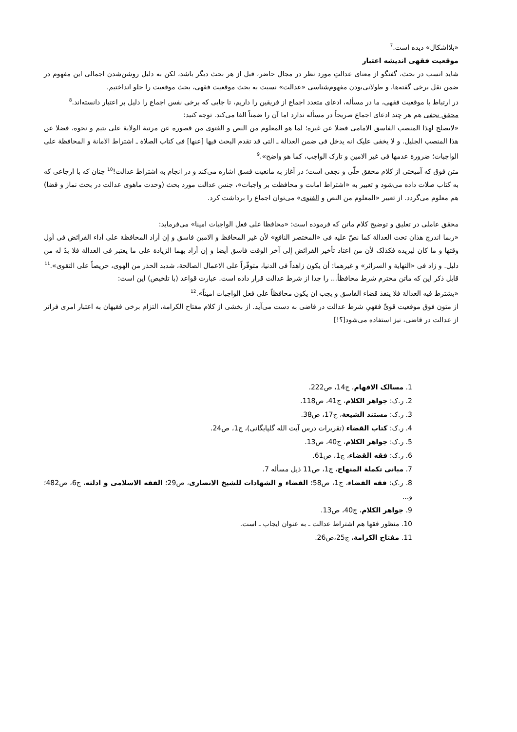«بلااشکال» دیده است.<sup>7</sup>
موقعیت فقهی اندیشه اعتبار
شاید انسب در بحث، گفتگو از معنای عدالتِ مورد نظر در مجال حاضر، قبل از هر بحث دیگر باشد، لکن به دلیل روشن‌شدن اجمالی این مفهوم در ضمن نقل برخی گفته‌ها، و طولانی‌بودن مفهوم‌شناسی «عدالت» نسبت به بحث موقعیت فقهی، بحث موقعیت را جلو انداختیم.
در ارتباط با موقعیت فقهی، ما در مسأله، ادعای متعدد اجماع از فریقین را داریم، تا جایی که برخی نفس اجماع را دلیل بر اعتبار دانسته‌اند.<sup>8</sup>
محقق نجفی هم هر چند ادعای اجماع صریحاً در مسأله ندارد اما آن را ضمناً القا می‌کند. توجه کنید:
«لایصلح لهذا المنصب الفاسق الامامی فضلا عن غیره؛ لما هو المعلوم من النص و الفتوی من قصوره عن مرتبة الولایة علی یتیم و نحوه، فضلا عن هذا المنصب الجلیل. و لا یخفی علیک انه یدخل فی ضمن العدالة ـ التی قد تقدم البحث فیها [عنها] فی کتاب الصلاة ـ اشتراط الامانة و المحافظة علی الواجبات؛ ضرورة عدمها فی غیر الامین و تارک الواجب، کما هو واضح».<sup>9</sup>
متن فوق که آمیختی از کلام محقق حلّی و نجفی است؛ در آغاز به مانعیت فسق اشاره می‌کند و در انجام به اشتراط عدالت!<sup>10</sup> چنان که با ارجاعی که به کتاب صلات داده می‌شود و تعبیر به «اشتراط امانت و محافظت بر واجبات»، جنس عدالت مورد بحث (وحدت ماهوی عدالت در بحث نماز و قضا) هم معلوم می‌گردد. از تعبیر «المعلوم من النص و الفتوی» می‌توان اجماع را برداشت کرد.
محقق عاملی در تعلیق و توضیح کلام ماتن که فرموده است: «محافظا علی فعل الواجبات امینا» می‌فرماید:
«ربما اندرج هذان تحت العدالة کما نصّ علیه فی «المختصر النافع» لأن غیر المحافظ و الامین فاسق و إن أراد المحافظة علی أداء الفرائض فی أول وقتها و ما کان لیریده فکذلک لأن من اعتاد تأخیر الفرائض إلی آخر الوقت فاسق أیضا و إن أراد بهما الزیادة علی ما یعتبر فی العدالة فلا بدّ له من دلیل. و زاد فی «النهایة و السرائر» و غیرهما: أن یکون زاهداً فی الدنیا، متوفّراً علی الاعمال الصالحة، شدید الحذر من الهوی، حریصاً علی التقوی».<sup>11</sup>
قابل ذکر این که ماتن محترم شرط محافظاً... را جدا از شرط عدالت قرار داده است. عبارت قواعد (با تلخیص) این است:
«یشترط فیه العدالة فلا ینفذ قضاء الفاسق و یجب ان یکون محافظاً علی فعل الواجبات امیناً».<sup>12</sup>
از متون فوق موقعیت قویِّ فقهیِ شرط عدالت در قاضی به دست می‌آید. از بخشی از کلام مفتاح الکرامة، التزام برخی فقیهان به اعتبار امری فراتر از عدالت در قاضی، نیز استفاده می‌شود[؟!]
1. مسالک الافهام، ج14، ص222.
2. ر.ک: جواهر الکلام، ج41، ص118.
3. ر.ک: مستند الشیعة، ج17، ص38.
4. ر.ک: کتاب القضاء (تقریرات درس آیت الله گلپایگانی)، ج1، ص24.
5. ر.ک: جواهر الکلام، ج40، ص13.
6. ر.ک: فقه القضاء، ج1، ص61.
7. مبانی تکملة المنهاج، ج1، ص11 ذیل مسأله 7.
8. ر.ک: فقه القضاء، ج1، ص58؛ القضاء و الشهادات للشیخ الانصاری، ص29؛ الفقه الاسلامی و ادلته، ج6، ص482؛ و...
9. جواهر الکلام، ج40، ص13.
10. منظور فقها هم اشتراط عدالت ـ به عنوان ایجاب ـ است.
11. مفتاح الکرامة، ج25،ص26.